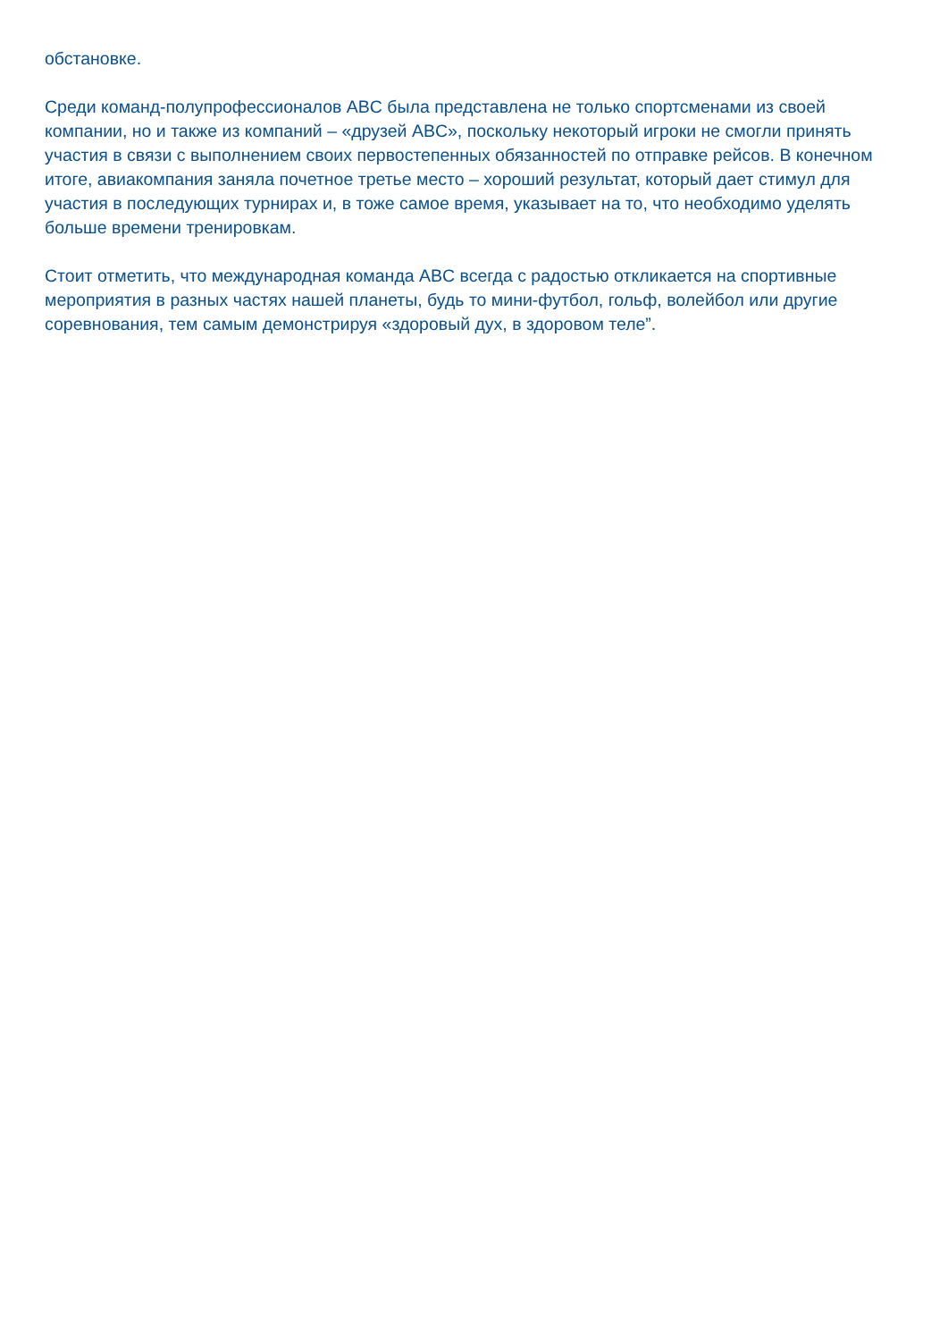обстановке.
Среди команд-полупрофессионалов ABC была представлена не только спортсменами из своей компании, но и также из компаний – «друзей ABC», поскольку некоторый игроки не смогли принять участия в связи с выполнением своих первостепенных обязанностей по отправке рейсов. В конечном итоге, авиакомпания заняла почетное третье место – хороший результат, который дает стимул для участия в последующих турнирах и, в тоже самое время, указывает на то, что необходимо уделять больше времени тренировкам.
Стоит отметить, что международная команда ABC всегда с радостью откликается на спортивные мероприятия в разных частях нашей планеты, будь то мини-футбол, гольф, волейбол или другие соревнования, тем самым демонстрируя «здоровый дух, в здоровом теле”.